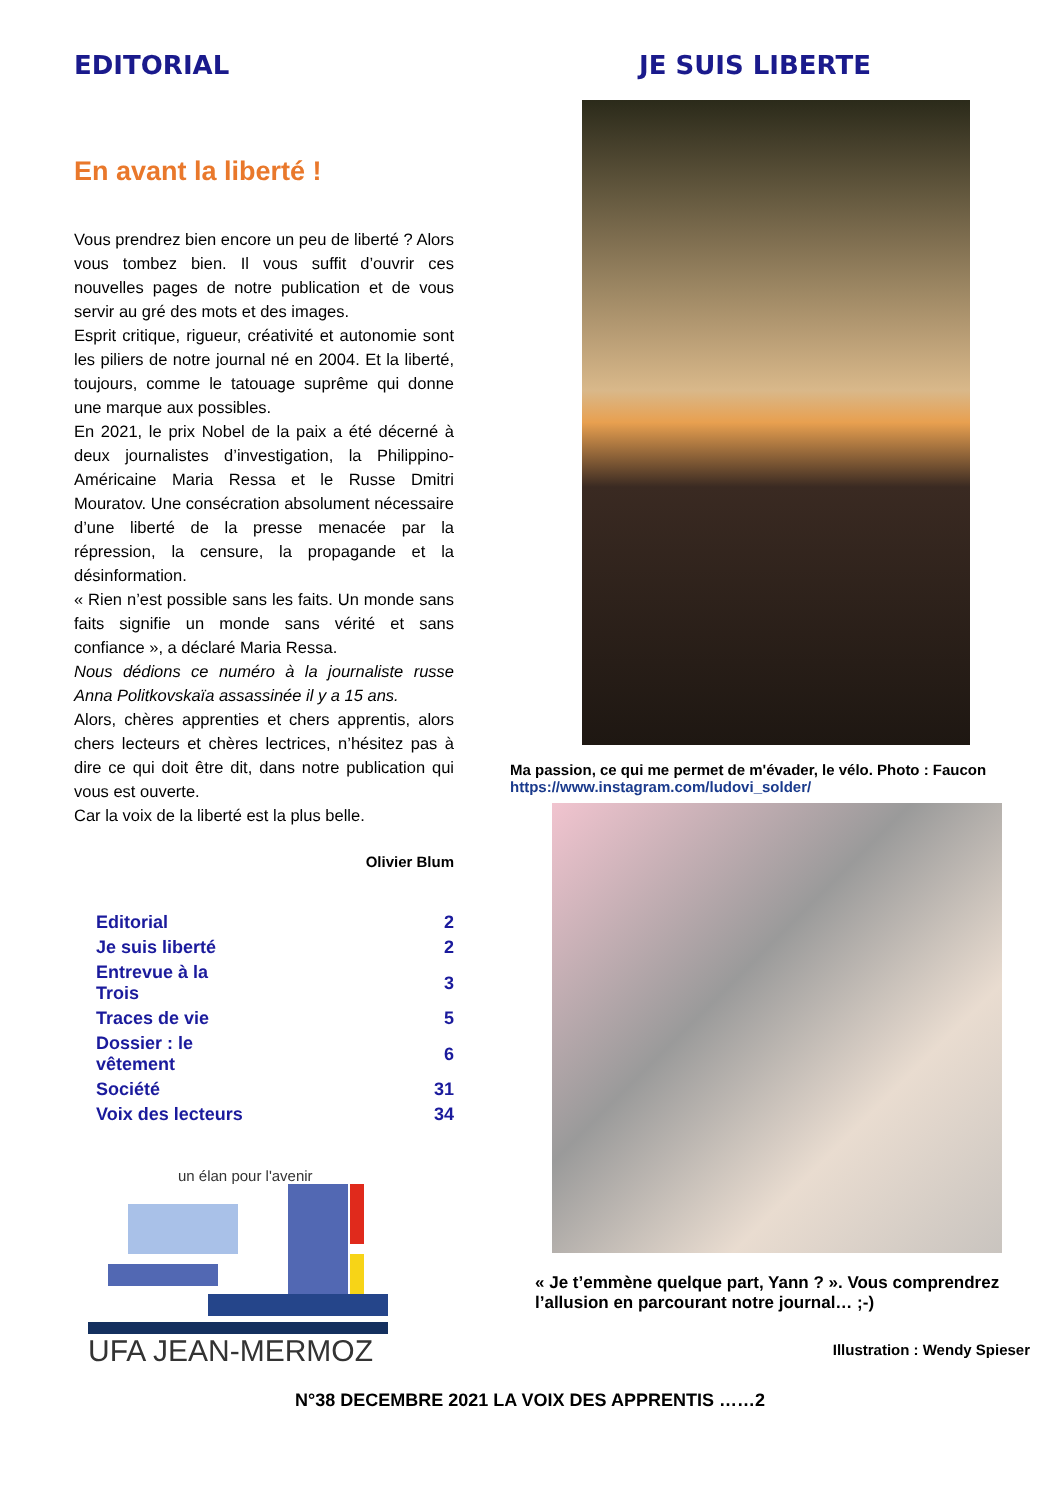EDITORIAL
En avant la liberté !
Vous prendrez bien encore un peu de liberté ? Alors vous tombez bien. Il vous suffit d’ouvrir ces nouvelles pages de notre publication et de vous servir au gré des mots et des images.
Esprit critique, rigueur, créativité et autonomie sont les piliers de notre journal né en 2004. Et la liberté, toujours, comme le tatouage suprême qui donne une marque aux possibles.
En 2021, le prix Nobel de la paix a été décerné à deux journalistes d’investigation, la Philippino-Américaine Maria Ressa et le Russe Dmitri Mouratov. Une consécration absolument nécessaire d’une liberté de la presse menacée par la répression, la censure, la propagande et la désinformation.
« Rien n’est possible sans les faits. Un monde sans faits signifie un monde sans vérité et sans confiance », a déclaré Maria Ressa.
Nous dédions ce numéro à la journaliste russe Anna Politkovskaïa assassinée il y a 15 ans.
Alors, chères apprenties et chers apprentis, alors chers lecteurs et chères lectrices, n’hésitez pas à dire ce qui doit être dit, dans notre publication qui vous est ouverte.
Car la voix de la liberté est la plus belle.
Olivier Blum
| Editorial | 2 |
| Je suis liberté | 2 |
| Entrevue à la Trois | 3 |
| Traces de vie | 5 |
| Dossier : le vêtement | 6 |
| Société | 31 |
| Voix des lecteurs | 34 |
un élan pour l'avenir
UFA JEAN-MERMOZ
JE SUIS LIBERTE
Ma passion, ce qui me permet de m'évader, le vélo. Photo : Faucon
https://www.instagram.com/ludovi_solder/
« Je t’emmène quelque part, Yann ? ». Vous comprendrez l’allusion en parcourant notre journal… ;-)
Illustration : Wendy Spieser
N°38 DECEMBRE 2021 LA VOIX DES APPRENTIS ……2